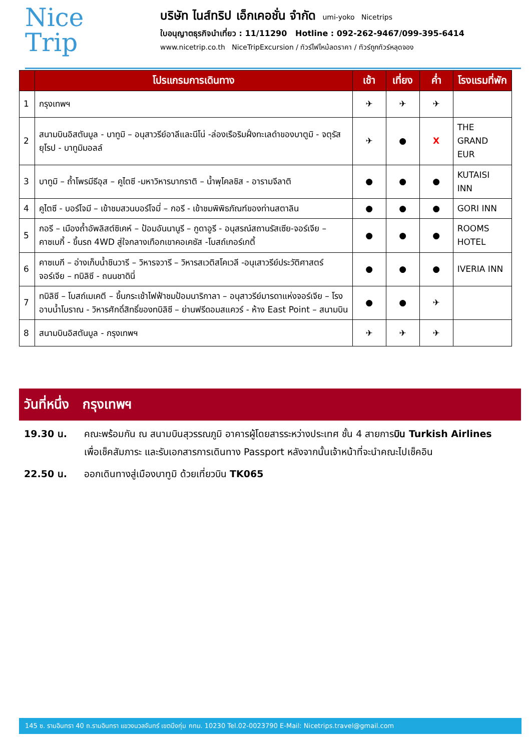Nice
Trip
บริษัท ไนส์ทริป เอ็กเคอชั่น จำกัด umi-yoko Nicetrips
ใบอนุญาตธุรกิจนำเที่ยว : 11/11290 Hotline : 092-262-9467/099-395-6414
www.nicetrip.co.th NiceTripExcursion / ทัวร์ไฟไหม้ลดราคา / ทัวร์ถูกทัวร์หลุดจอง
| | โปรแกรมการเดินทาง | เช้า | เที่ยง | ค่ำ | โรงแรมที่พัก |
| --- | --- | --- | --- | --- | --- |
| 1 | กรุงเทพฯ | ✈ | ✈ | ✈ | |
| 2 | สนามบินอิสตันบูล - บาทูมิ – อนุสาวรีย์อาลีและนีโน่ -ล่องเรือริมฝั่งทะเลดำของบาตูมิ - จตุรัสยุโรป - บาทูมิมอลล์ | ✈ | ● | X | THE GRAND EUR |
| 3 | บาทูมิ – ถ้ำโพรมีธีอุส – คูไตซี -มหาวิหารบากราติ – น้ำพุโคลชิส - อารามจีลาติ | ● | ● | ● | KUTAISI INN |
| 4 | คูไตซี - บอร์โจมี – เข้าชมสวนบอร์โจมี่ – กอรี - เข้าชมพิพิธภัณฑ์ของท่านสตาลิน | ● | ● | ● | GORI INN |
| 5 | กอรี – เมืองถ้ำอัพลิสต์ซิเคห์ – ป้อมอันนานูรี – กูดาอูรี - อนุสรณ์สถานรัสเซีย-จอร์เจีย – คาซเบกี้ - ขึ้นรถ 4WD สู่ใจกลางเทือกเขาคอเคซัส -โบสถ์เกอร์เกตี้ | ● | ● | ● | ROOMS HOTEL |
| 6 | คาซเบกี – อ่างเก็บน้ำชินวารี – วิหารจวารี – วิหารสเวติสโคเวลี -อนุเสาวรีย์ประวัติศาสตร์จอร์เจีย – ทบิลิซี - ถนนชาดินี่ | ● | ● | ● | IVERIA INN |
| 7 | ทบิลิซี – โบสถ์เมเคตี – ขึ้นกระเช้าไฟฟ้าชมป้อมนาริกาลา – อนุสาวรีย์มารดาแห่งจอร์เจีย – โรงอาบน้ำโบราณ - วิหารศักดิ์สิทธิ์ของทบิลิซี – ย่านฟรีดอมสแควร์ - ห้าง East Point – สนามบิน | ● | ● | ✈ | |
| 8 | สนามบินอิสตันบูล - กรุงเทพฯ | ✈ | ✈ | ✈ | |
วันที่หนึ่ง กรุงเทพฯ
19.30 น. คณะพร้อมกัน ณ สนามบินสุวรรณภูมิ อาคารผู้โดยสารระหว่างประเทศ ชั้น 4 สายการบิน Turkish Airlines เพื่อเช็คสัมภาระ และรับเอกสารการเดินทาง Passport หลังจากนั้นเจ้าหน้าที่จะนำคณะไปเช็คอิน
22.50 น. ออกเดินทางสู่เมืองบาทูมิ ด้วยเที่ยวบิน TK065
145 ซ. รามอินทรา 40 ถ.รามอินทรา แขวงนวลจันทร์ เขตบึงกุ่ม กทม. 10230 Tel.02-0023790 E-Mail: Nicetrips.travel@gmail.com